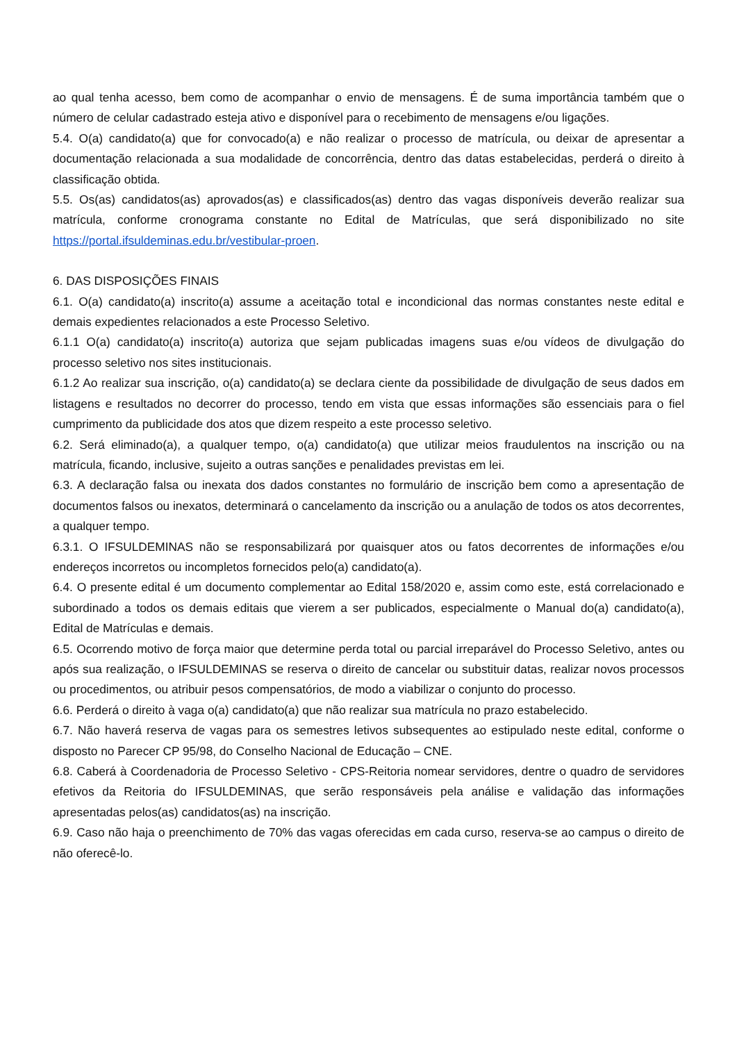ao qual tenha acesso, bem como de acompanhar o envio de mensagens. É de suma importância também que o número de celular cadastrado esteja ativo e disponível para o recebimento de mensagens e/ou ligações.
5.4. O(a) candidato(a) que for convocado(a) e não realizar o processo de matrícula, ou deixar de apresentar a documentação relacionada a sua modalidade de concorrência, dentro das datas estabelecidas, perderá o direito à classificação obtida.
5.5. Os(as) candidatos(as) aprovados(as) e classificados(as) dentro das vagas disponíveis deverão realizar sua matrícula, conforme cronograma constante no Edital de Matrículas, que será disponibilizado no site https://portal.ifsuldeminas.edu.br/vestibular-proen.
6. DAS DISPOSIÇÕES FINAIS
6.1. O(a) candidato(a) inscrito(a) assume a aceitação total e incondicional das normas constantes neste edital e demais expedientes relacionados a este Processo Seletivo.
6.1.1 O(a) candidato(a) inscrito(a) autoriza que sejam publicadas imagens suas e/ou vídeos de divulgação do processo seletivo nos sites institucionais.
6.1.2 Ao realizar sua inscrição, o(a) candidato(a) se declara ciente da possibilidade de divulgação de seus dados em listagens e resultados no decorrer do processo, tendo em vista que essas informações são essenciais para o fiel cumprimento da publicidade dos atos que dizem respeito a este processo seletivo.
6.2. Será eliminado(a), a qualquer tempo, o(a) candidato(a) que utilizar meios fraudulentos na inscrição ou na matrícula, ficando, inclusive, sujeito a outras sanções e penalidades previstas em lei.
6.3. A declaração falsa ou inexata dos dados constantes no formulário de inscrição bem como a apresentação de documentos falsos ou inexatos, determinará o cancelamento da inscrição ou a anulação de todos os atos decorrentes, a qualquer tempo.
6.3.1. O IFSULDEMINAS não se responsabilizará por quaisquer atos ou fatos decorrentes de informações e/ou endereços incorretos ou incompletos fornecidos pelo(a) candidato(a).
6.4. O presente edital é um documento complementar ao Edital 158/2020 e, assim como este, está correlacionado e subordinado a todos os demais editais que vierem a ser publicados, especialmente o Manual do(a) candidato(a), Edital de Matrículas e demais.
6.5. Ocorrendo motivo de força maior que determine perda total ou parcial irreparável do Processo Seletivo, antes ou após sua realização, o IFSULDEMINAS se reserva o direito de cancelar ou substituir datas, realizar novos processos ou procedimentos, ou atribuir pesos compensatórios, de modo a viabilizar o conjunto do processo.
6.6. Perderá o direito à vaga o(a) candidato(a) que não realizar sua matrícula no prazo estabelecido.
6.7. Não haverá reserva de vagas para os semestres letivos subsequentes ao estipulado neste edital, conforme o disposto no Parecer CP 95/98, do Conselho Nacional de Educação – CNE.
6.8. Caberá à Coordenadoria de Processo Seletivo - CPS-Reitoria nomear servidores, dentre o quadro de servidores efetivos da Reitoria do IFSULDEMINAS, que serão responsáveis pela análise e validação das informações apresentadas pelos(as) candidatos(as) na inscrição.
6.9. Caso não haja o preenchimento de 70% das vagas oferecidas em cada curso, reserva-se ao campus o direito de não oferecê-lo.